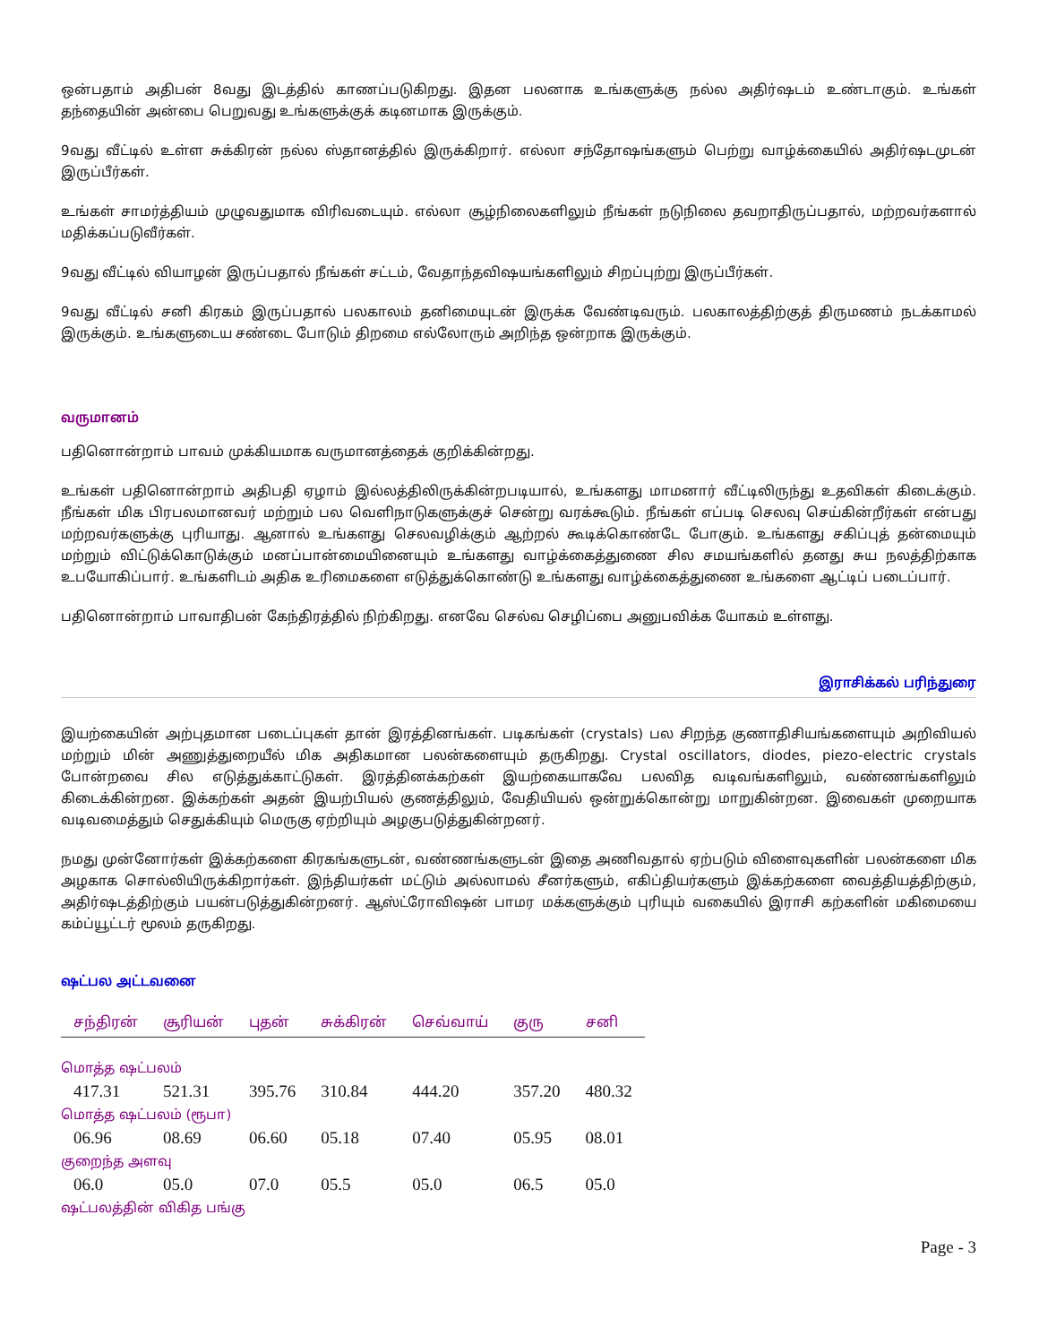ஒன்பதாம் அதிபன் 8வது இடத்தில் காணப்படுகிறது. இதன பலனாக உங்களுக்கு நல்ல அதிர்ஷடம் உண்டாகும். உங்கள் தந்தையின் அன்பை பெறுவது உங்களுக்குக் கடினமாக இருக்கும்.
9வது வீட்டில் உள்ள சுக்கிரன் நல்ல ஸ்தானத்தில் இருக்கிறார். எல்லா சந்தோஷங்களும் பெற்று வாழ்க்கையில் அதிர்ஷடமுடன் இருப்பீர்கள்.
உங்கள் சாமர்த்தியம் முழுவதுமாக விரிவடையும். எல்லா சூழ்நிலைகளிலும் நீங்கள் நடுநிலை தவறாதிருப்பதால், மற்றவர்களால் மதிக்கப்படுவீர்கள்.
9வது வீட்டில் வியாழன் இருப்பதால் நீங்கள் சட்டம், வேதாந்தவிஷயங்களிலும் சிறப்புற்று இருப்பீர்கள்.
9வது வீட்டில் சனி கிரகம் இருப்பதால் பலகாலம் தனிமையுடன் இருக்க வேண்டிவரும். பலகாலத்திற்குத் திருமணம் நடக்காமல் இருக்கும். உங்களுடைய சண்டை போடும் திறமை எல்லோரும் அறிந்த ஒன்றாக இருக்கும்.
வருமானம்
பதினொன்றாம் பாவம் முக்கியமாக வருமானத்தைக் குறிக்கின்றது.
உங்கள் பதினொன்றாம் அதிபதி ஏழாம் இல்லத்திலிருக்கின்றபடியால், உங்களது மாமனார் வீட்டிலிருந்து உதவிகள் கிடைக்கும். நீங்கள் மிக பிரபலமானவர் மற்றும் பல வெளிநாடுகளுக்குச் சென்று வரக்கூடும். நீங்கள் எப்படி செலவு செய்கின்றீர்கள் என்பது மற்றவர்களுக்கு புரியாது. ஆனால் உங்களது செலவழிக்கும் ஆற்றல் கூடிக்கொண்டே போகும். உங்களது சகிப்புத் தன்மையும் மற்றும் விட்டுக்கொடுக்கும் மனப்பான்மையினையும் உங்களது வாழ்க்கைத்துணை சில சமயங்களில் தனது சுய நலத்திற்காக உபயோகிப்பார். உங்களிடம் அதிக உரிமைகளை எடுத்துக்கொண்டு உங்களது வாழ்க்கைத்துணை உங்களை ஆட்டிப் படைப்பார்.
பதினொன்றாம் பாவாதிபன் கேந்திரத்தில் நிற்கிறது. எனவே செல்வ செழிப்பை அனுபவிக்க யோகம் உள்ளது.
இராசிக்கல் பரிந்துரை
இயற்கையின் அற்புதமான படைப்புகள் தான் இரத்தினங்கள். படிகங்கள் (crystals) பல சிறந்த குணாதிசியங்களையும் அறிவியல் மற்றும் மின் அணுத்துறையீல் மிக அதிகமான பலன்களையும் தருகிறது. Crystal oscillators, diodes, piezo-electric crystals போன்றவை சில எடுத்துக்காட்டுகள். இரத்தினக்கற்கள் இயற்கையாகவே பலவித வடிவங்களிலும், வண்ணங்களிலும் கிடைக்கின்றன. இக்கற்கள் அதன் இயற்பியல் குணத்திலும், வேதியியல் ஒன்றுக்கொன்று மாறுகின்றன. இவைகள் முறையாக வடிவமைத்தும் செதுக்கியும் மெருகு ஏற்றியும் அழகுபடுத்துகின்றனர்.
நமது முன்னோர்கள் இக்கற்களை கிரகங்களுடன், வண்ணங்களுடன் இதை அணிவதால் ஏற்படும் விளைவுகளின் பலன்களை மிக அழகாக சொல்லியிருக்கிறார்கள். இந்தியர்கள் மட்டும் அல்லாமல் சீனர்களும், எகிப்தியர்களும் இக்கற்களை வைத்தியத்திற்கும், அதிர்ஷடத்திற்கும் பயன்படுத்துகின்றனர். ஆஸ்ட்ரோவிஷன் பாமர மக்களுக்கும் புரியும் வகையில் இராசி கற்களின் மகிமையை கம்ப்யூட்டர் மூலம் தருகிறது.
ஷட்பல அட்டவனை
| சந்திரன் | சூரியன் | புதன் | சுக்கிரன் | செவ்வாய் | குரு | சனி |
| --- | --- | --- | --- | --- | --- | --- |
| மொத்த ஷட்பலம் | | | | | | |
| 417.31 | 521.31 | 395.76 | 310.84 | 444.20 | 357.20 | 480.32 |
| மொத்த ஷட்பலம் (ரூபா) | | | | | | |
| 06.96 | 08.69 | 06.60 | 05.18 | 07.40 | 05.95 | 08.01 |
| குறைந்த அளவு | | | | | | |
| 06.0 | 05.0 | 07.0 | 05.5 | 05.0 | 06.5 | 05.0 |
| ஷட்பலத்தின் விகித பங்கு | | | | | | |
Page - 3